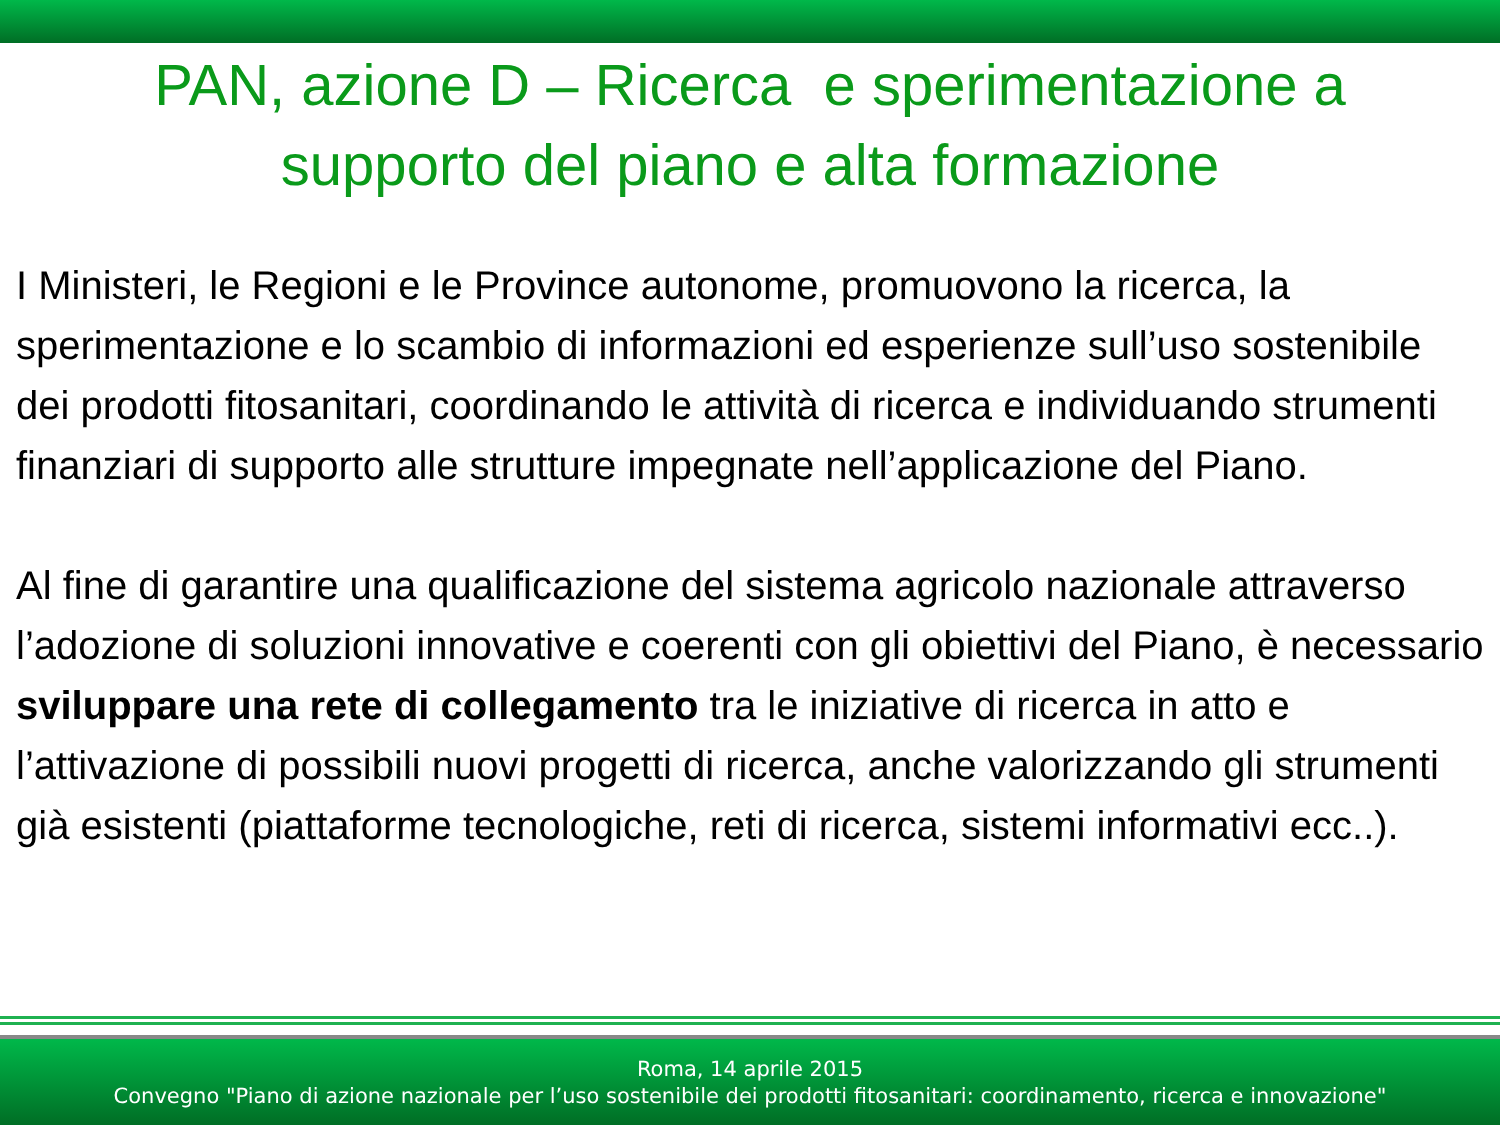PAN, azione D – Ricerca e sperimentazione a
supporto del piano e alta formazione
I Ministeri, le Regioni e le Province autonome, promuovono la ricerca, la sperimentazione e lo scambio di informazioni ed esperienze sull’uso sostenibile dei prodotti fitosanitari, coordinando le attività di ricerca e individuando strumenti finanziari di supporto alle strutture impegnate nell’applicazione del Piano.
Al fine di garantire una qualificazione del sistema agricolo nazionale attraverso l’adozione di soluzioni innovative e coerenti con gli obiettivi del Piano, è necessario sviluppare una rete di collegamento tra le iniziative di ricerca in atto e l’attivazione di possibili nuovi progetti di ricerca, anche valorizzando gli strumenti già esistenti (piattaforme tecnologiche, reti di ricerca, sistemi informativi ecc..).
Roma, 14 aprile 2015
Convegno "Piano di azione nazionale per l’uso sostenibile dei prodotti fitosanitari: coordinamento, ricerca e innovazione"